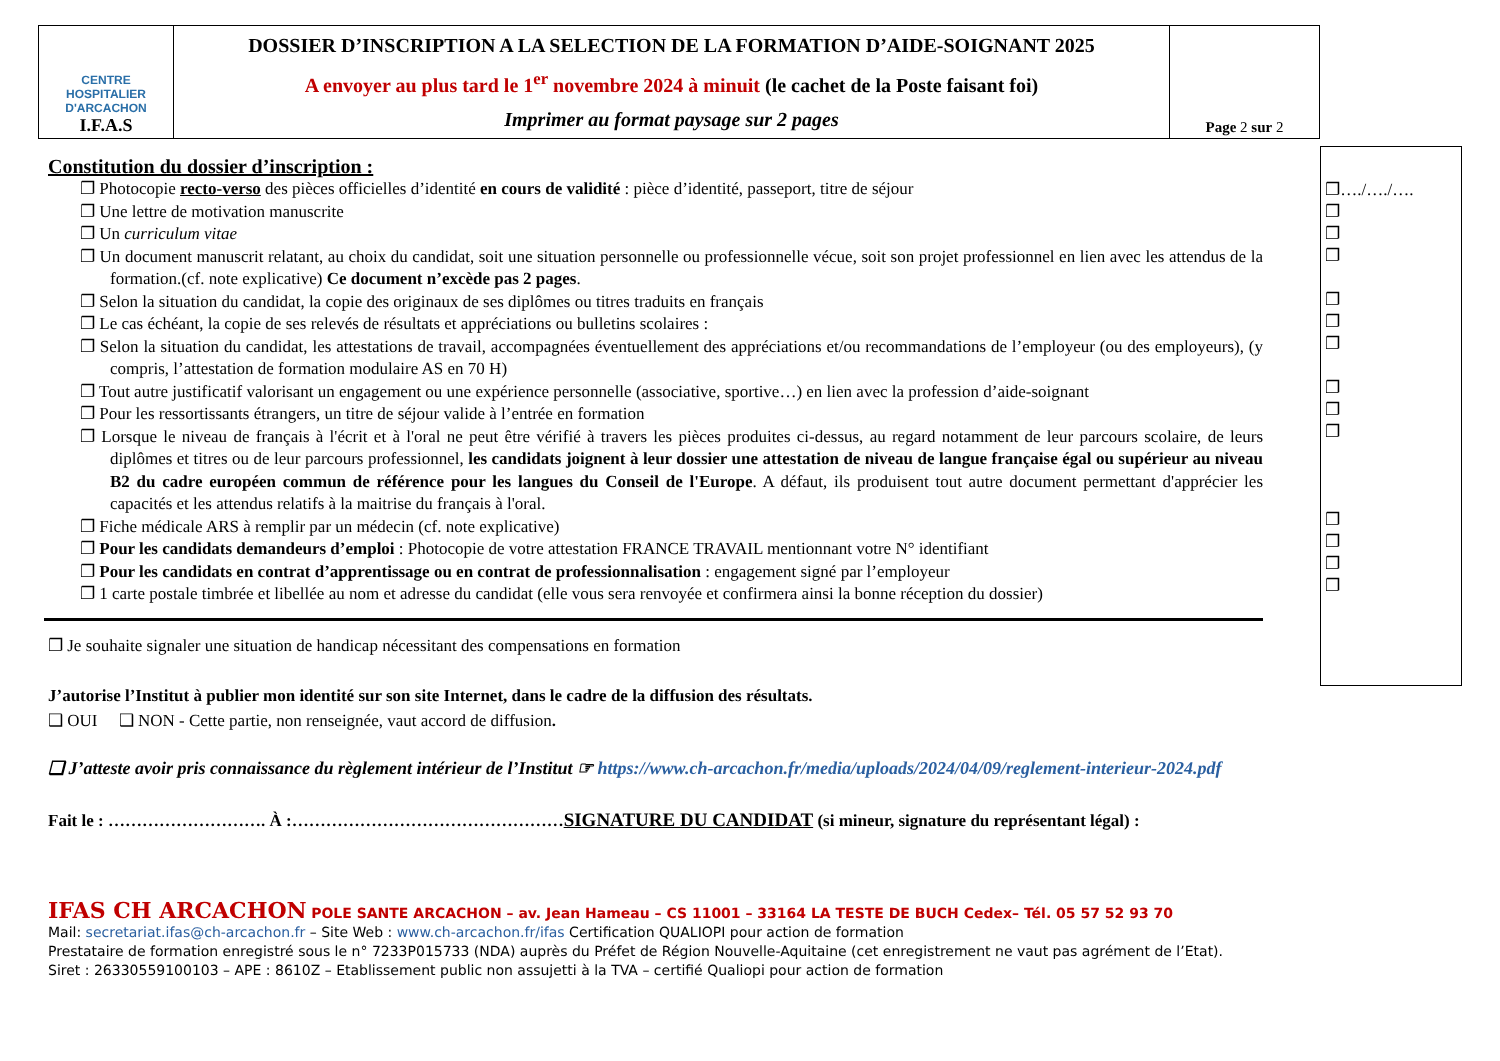| CENTRE HOSPITALIER D'ARCACHON I.F.A.S | DOSSIER D’INSCRIPTION A LA SELECTION DE LA FORMATION D’AIDE-SOIGNANT 2025 A envoyer au plus tard le 1<sup>er</sup> novembre 2024 à minuit (le cachet de la Poste faisant foi) Imprimer au format paysage sur 2 pages | Page 2 sur 2 |
Constitution du dossier d’inscription :
❐ Photocopie recto-verso des pièces officielles d’identité en cours de validité : pièce d’identité, passeport, titre de séjour
❐ Une lettre de motivation manuscrite
❐ Un curriculum vitae
❐ Un document manuscrit relatant, au choix du candidat, soit une situation personnelle ou professionnelle vécue, soit son projet professionnel en lien avec les attendus de la formation.(cf. note explicative) Ce document n’excède pas 2 pages.
❐ Selon la situation du candidat, la copie des originaux de ses diplômes ou titres traduits en français
❐ Le cas échéant, la copie de ses relevés de résultats et appréciations ou bulletins scolaires :
❐ Selon la situation du candidat, les attestations de travail, accompagnées éventuellement des appréciations et/ou recommandations de l’employeur (ou des employeurs), (y compris, l’attestation de formation modulaire AS en 70 H)
❐ Tout autre justificatif valorisant un engagement ou une expérience personnelle (associative, sportive…) en lien avec la profession d’aide-soignant
❐ Pour les ressortissants étrangers, un titre de séjour valide à l’entrée en formation
❐ Lorsque le niveau de français à l'écrit et à l'oral ne peut être vérifié à travers les pièces produites ci-dessus, au regard notamment de leur parcours scolaire, de leurs diplômes et titres ou de leur parcours professionnel, les candidats joignent à leur dossier une attestation de niveau de langue française égal ou supérieur au niveau B2 du cadre européen commun de référence pour les langues du Conseil de l'Europe. A défaut, ils produisent tout autre document permettant d'apprécier les capacités et les attendus relatifs à la maitrise du français à l'oral.
❐ Fiche médicale ARS à remplir par un médecin (cf. note explicative)
❐ Pour les candidats demandeurs d’emploi : Photocopie de votre attestation FRANCE TRAVAIL mentionnant votre N° identifiant
❐ Pour les candidats en contrat d’apprentissage ou en contrat de professionnalisation : engagement signé par l’employeur
❐ 1 carte postale timbrée et libellée au nom et adresse du candidat (elle vous sera renvoyée et confirmera ainsi la bonne réception du dossier)
❐ Je souhaite signaler une situation de handicap nécessitant des compensations en formation
J’autorise l’Institut à publier mon identité sur son site Internet, dans le cadre de la diffusion des résultats.
❑ OUI ❑ NON - Cette partie, non renseignée, vaut accord de diffusion.
❑ J’atteste avoir pris connaissance du règlement intérieur de l’Institut ☞ https://www.ch-arcachon.fr/media/uploads/2024/04/09/reglement-interieur-2024.pdf
Fait le : ………………………. À :…………………………………………SIGNATURE DU CANDIDAT (si mineur, signature du représentant légal) :
IFAS CH ARCACHON POLE SANTE ARCACHON – av. Jean Hameau – CS 11001 – 33164 LA TESTE DE BUCH Cedex– Tél. 05 57 52 93 70
Mail: secretariat.ifas@ch-arcachon.fr – Site Web : www.ch-arcachon.fr/ifas Certification QUALIOPI pour action de formation
Prestataire de formation enregistré sous le n° 7233P015733 (NDA) auprès du Préfet de Région Nouvelle-Aquitaine (cet enregistrement ne vaut pas agrément de l’Etat).
Siret : 26330559100103 – APE : 8610Z – Etablissement public non assujetti à la TVA – certifié Qualiopi pour action de formation
❐…./…./….
❐
❐
❐
❐
❐
❐
❐
❐
❐
❐
❐
❐
❐